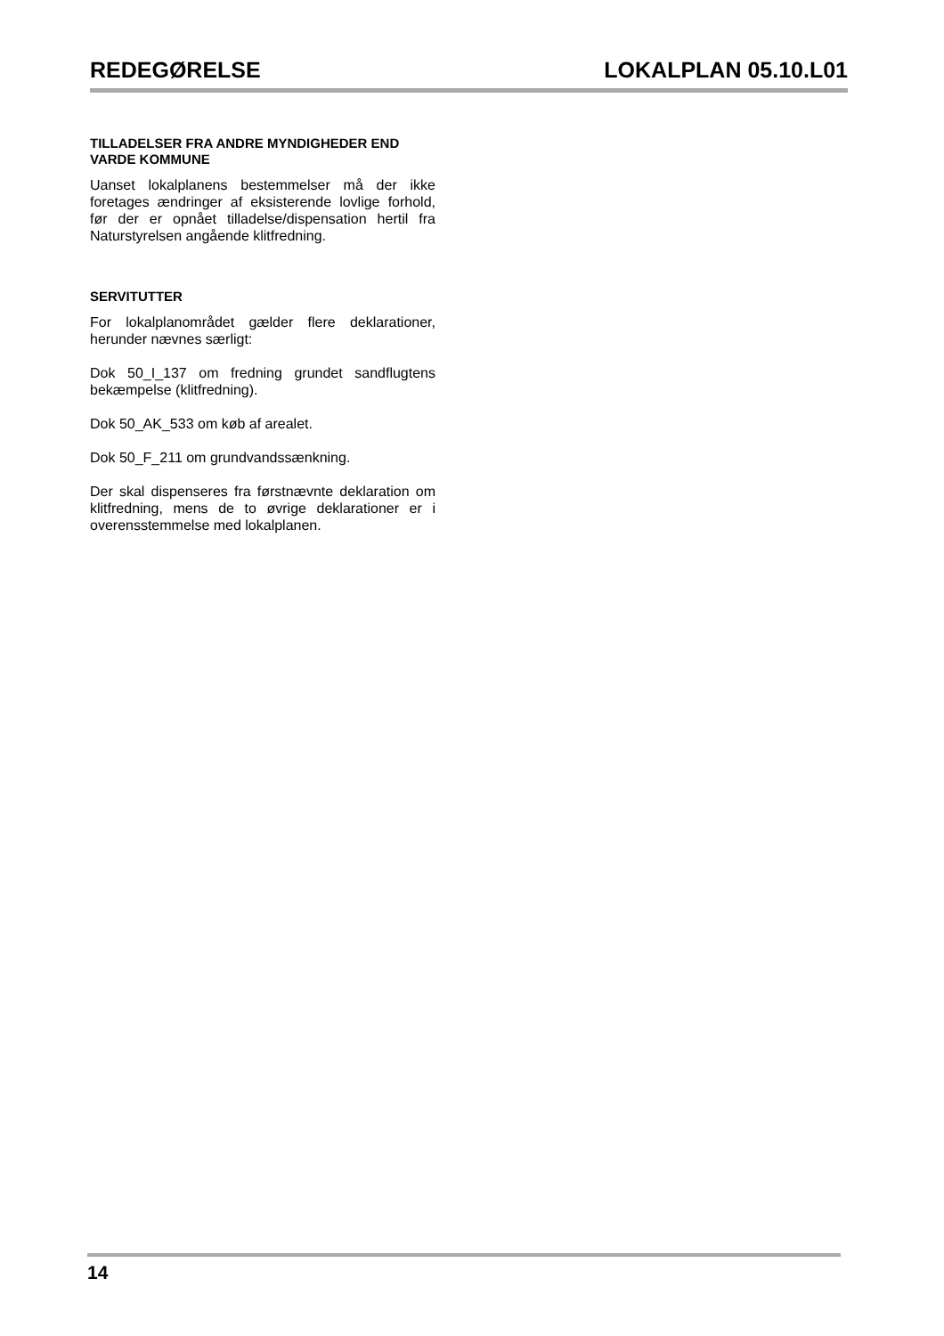REDEGØRELSE LOKALPLAN 05.10.L01
TILLADELSER FRA ANDRE MYNDIGHEDER END VARDE KOMMUNE
Uanset lokalplanens bestemmelser må der ikke foretages ændringer af eksisterende lovlige forhold, før der er opnået tilladelse/dispensation hertil fra Naturstyrelsen angående klitfredning.
SERVITUTTER
For lokalplanområdet gælder flere deklarationer, herunder nævnes særligt:
Dok 50_I_137 om fredning grundet sandflugtens bekæmpelse (klitfredning).
Dok 50_AK_533 om køb af arealet.
Dok 50_F_211 om grundvandssænkning.
Der skal dispenseres fra førstnævnte deklaration om klitfredning, mens de to øvrige deklarationer er i overensstemmelse med lokalplanen.
14